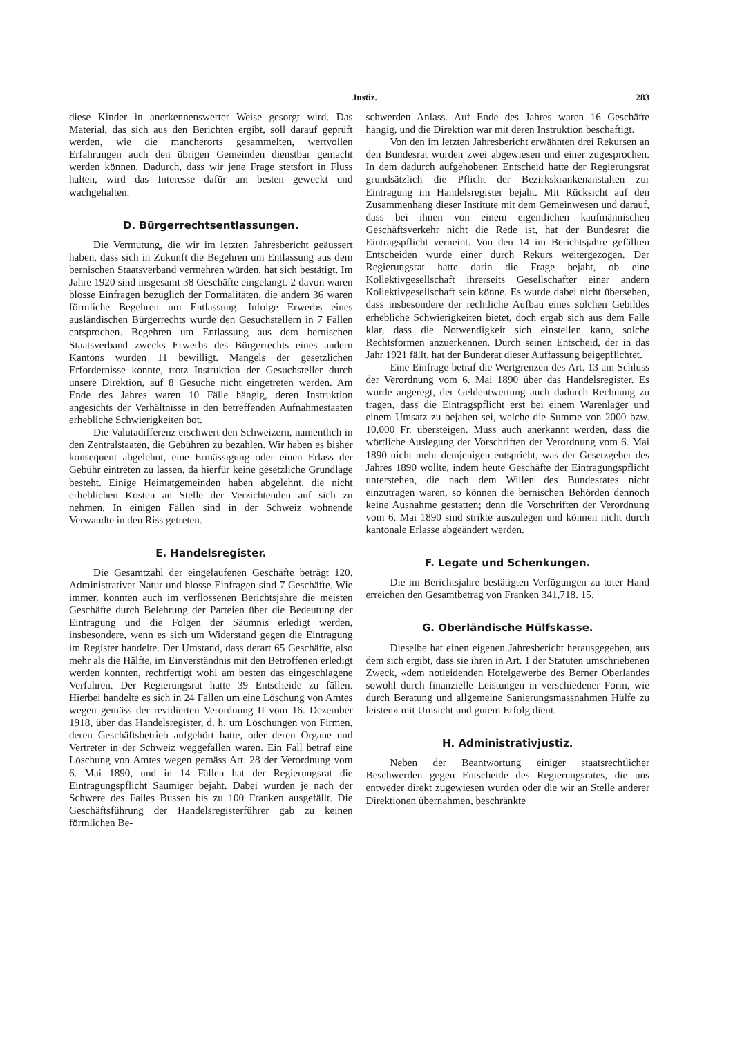Justiz. 283
diese Kinder in anerkennenswerter Weise gesorgt wird. Das Material, das sich aus den Berichten ergibt, soll darauf geprüft werden, wie die mancherorts gesammelten, wertvollen Erfahrungen auch den übrigen Gemeinden dienstbar gemacht werden können. Dadurch, dass wir jene Frage stetsfort in Fluss halten, wird das Interesse dafür am besten geweckt und wachgehalten.
D. Bürgerrechtsentlassungen.
Die Vermutung, die wir im letzten Jahresbericht geäussert haben, dass sich in Zukunft die Begehren um Entlassung aus dem bernischen Staatsverband vermehren würden, hat sich bestätigt. Im Jahre 1920 sind insgesamt 38 Geschäfte eingelangt. 2 davon waren blosse Einfragen bezüglich der Formalitäten, die andern 36 waren förmliche Begehren um Entlassung. Infolge Erwerbs eines ausländischen Bürgerrechts wurde den Gesuchstellern in 7 Fällen entsprochen. Begehren um Entlassung aus dem bernischen Staatsverband zwecks Erwerbs des Bürgerrechts eines andern Kantons wurden 11 bewilligt. Mangels der gesetzlichen Erfordernisse konnte, trotz Instruktion der Gesuchsteller durch unsere Direktion, auf 8 Gesuche nicht eingetreten werden. Am Ende des Jahres waren 10 Fälle hängig, deren Instruktion angesichts der Verhältnisse in den betreffenden Aufnahmestaaten erhebliche Schwierigkeiten bot.
Die Valutadifferenz erschwert den Schweizern, namentlich in den Zentralstaaten, die Gebühren zu bezahlen. Wir haben es bisher konsequent abgelehnt, eine Ermässigung oder einen Erlass der Gebühr eintreten zu lassen, da hierfür keine gesetzliche Grundlage besteht. Einige Heimatgemeinden haben abgelehnt, die nicht erheblichen Kosten an Stelle der Verzichtenden auf sich zu nehmen. In einigen Fällen sind in der Schweiz wohnende Verwandte in den Riss getreten.
E. Handelsregister.
Die Gesamtzahl der eingelaufenen Geschäfte beträgt 120. Administrativer Natur und blosse Einfragen sind 7 Geschäfte. Wie immer, konnten auch im verflossenen Berichtsjahre die meisten Geschäfte durch Belehrung der Parteien über die Bedeutung der Eintragung und die Folgen der Säumnis erledigt werden, insbesondere, wenn es sich um Widerstand gegen die Eintragung im Register handelte. Der Umstand, dass derart 65 Geschäfte, also mehr als die Hälfte, im Einverständnis mit den Betroffenen erledigt werden konnten, rechtfertigt wohl am besten das eingeschlagene Verfahren. Der Regierungsrat hatte 39 Entscheide zu fällen. Hierbei handelte es sich in 24 Fällen um eine Löschung von Amtes wegen gemäss der revidierten Verordnung II vom 16. Dezember 1918, über das Handelsregister, d. h. um Löschungen von Firmen, deren Geschäftsbetrieb aufgehört hatte, oder deren Organe und Vertreter in der Schweiz weggefallen waren. Ein Fall betraf eine Löschung von Amtes wegen gemäss Art. 28 der Verordnung vom 6. Mai 1890, und in 14 Fällen hat der Regierungsrat die Eintragungspflicht Säumiger bejaht. Dabei wurden je nach der Schwere des Falles Bussen bis zu 100 Franken ausgefällt. Die Geschäftsführung der Handelsregisterführer gab zu keinen förmlichen Be-
schwerden Anlass. Auf Ende des Jahres waren 16 Geschäfte hängig, und die Direktion war mit deren Instruktion beschäftigt.
Von den im letzten Jahresbericht erwähnten drei Rekursen an den Bundesrat wurden zwei abgewiesen und einer zugesprochen. In dem dadurch aufgehobenen Entscheid hatte der Regierungsrat grundsätzlich die Pflicht der Bezirkskrankenanstalten zur Eintragung im Handelsregister bejaht. Mit Rücksicht auf den Zusammenhang dieser Institute mit dem Gemeinwesen und darauf, dass bei ihnen von einem eigentlichen kaufmännischen Geschäftsverkehr nicht die Rede ist, hat der Bundesrat die Eintragspflicht verneint. Von den 14 im Berichtsjahre gefällten Entscheiden wurde einer durch Rekurs weitergezogen. Der Regierungsrat hatte darin die Frage bejaht, ob eine Kollektivgesellschaft ihrerseits Gesellschafter einer andern Kollektivgesellschaft sein könne. Es wurde dabei nicht übersehen, dass insbesondere der rechtliche Aufbau eines solchen Gebildes erhebliche Schwierigkeiten bietet, doch ergab sich aus dem Falle klar, dass die Notwendigkeit sich einstellen kann, solche Rechtsformen anzuerkennen. Durch seinen Entscheid, der in das Jahr 1921 fällt, hat der Bunderat dieser Auffassung beigepflichtet.
Eine Einfrage betraf die Wertgrenzen des Art. 13 am Schluss der Verordnung vom 6. Mai 1890 über das Handelsregister. Es wurde angeregt, der Geldentwertung auch dadurch Rechnung zu tragen, dass die Eintragspflicht erst bei einem Warenlager und einem Umsatz zu bejahen sei, welche die Summe von 2000 bzw. 10,000 Fr. übersteigen. Muss auch anerkannt werden, dass die wörtliche Auslegung der Vorschriften der Verordnung vom 6. Mai 1890 nicht mehr demjenigen entspricht, was der Gesetzgeber des Jahres 1890 wollte, indem heute Geschäfte der Eintragungspflicht unterstehen, die nach dem Willen des Bundesrates nicht einzutragen waren, so können die bernischen Behörden dennoch keine Ausnahme gestatten; denn die Vorschriften der Verordnung vom 6. Mai 1890 sind strikte auszulegen und können nicht durch kantonale Erlasse abgeändert werden.
F. Legate und Schenkungen.
Die im Berichtsjahre bestätigten Verfügungen zu toter Hand erreichen den Gesamtbetrag von Franken 341,718. 15.
G. Oberländische Hülfskasse.
Dieselbe hat einen eigenen Jahresbericht herausgegeben, aus dem sich ergibt, dass sie ihren in Art. 1 der Statuten umschriebenen Zweck, «dem notleidenden Hotelgewerbe des Berner Oberlandes sowohl durch finanzielle Leistungen in verschiedener Form, wie durch Beratung und allgemeine Sanierungsmassnahmen Hülfe zu leisten» mit Umsicht und gutem Erfolg dient.
H. Administrativjustiz.
Neben der Beantwortung einiger staatsrechtlicher Beschwerden gegen Entscheide des Regierungsrates, die uns entweder direkt zugewiesen wurden oder die wir an Stelle anderer Direktionen übernahmen, beschränkte